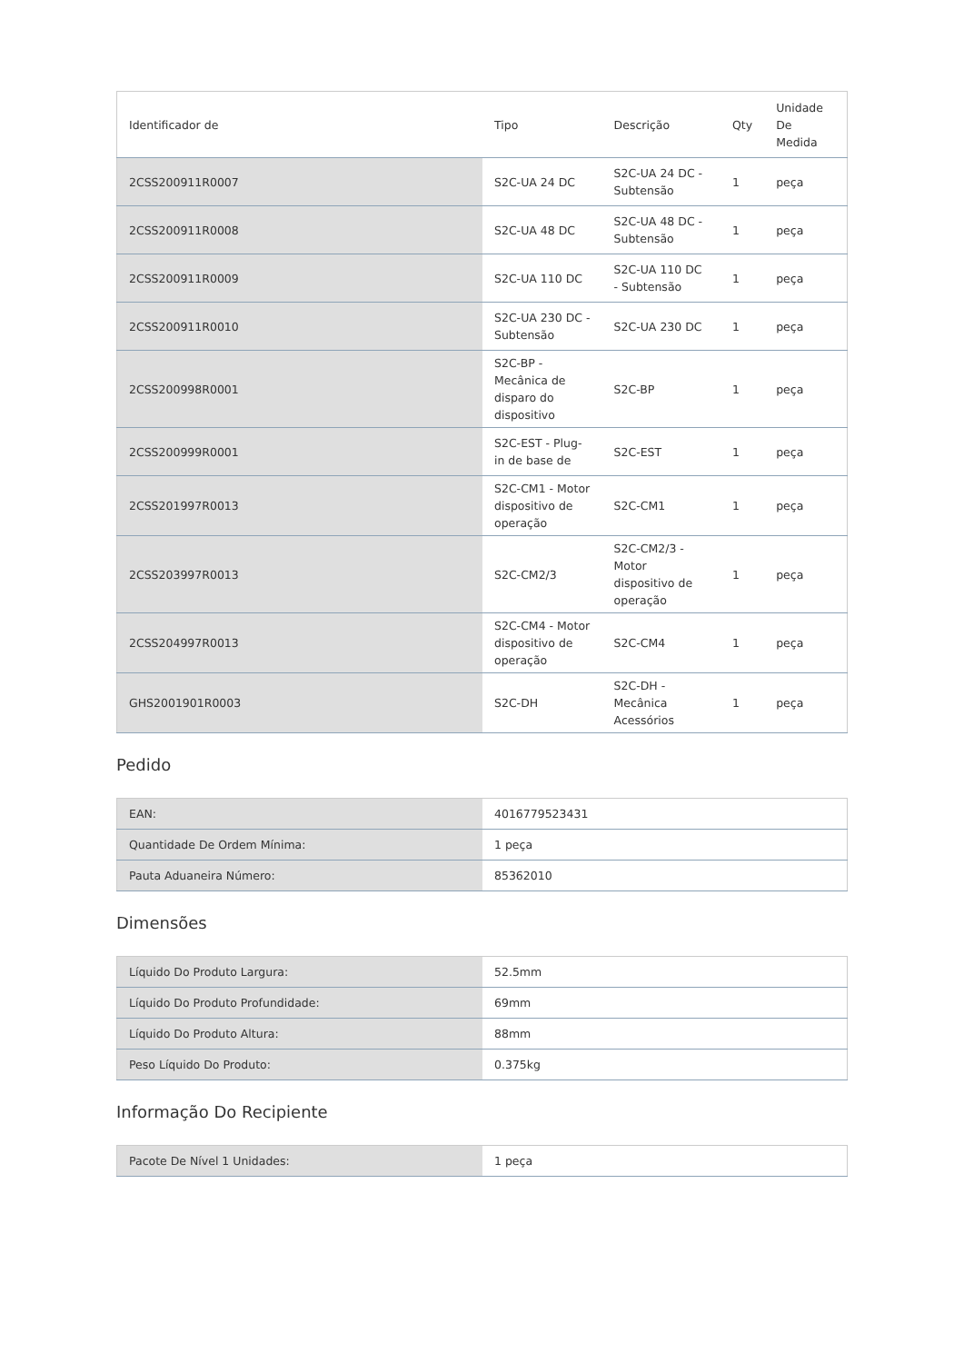| Identificador de | Tipo | Descrição | Qty | Unidade De Medida |
| --- | --- | --- | --- | --- |
| 2CSS200911R0007 | S2C-UA 24 DC | S2C-UA 24 DC - Subtensão | 1 | peça |
| 2CSS200911R0008 | S2C-UA 48 DC | S2C-UA 48 DC - Subtensão | 1 | peça |
| 2CSS200911R0009 | S2C-UA 110 DC | S2C-UA 110 DC - Subtensão | 1 | peça |
| 2CSS200911R0010 | S2C-UA 230 DC - Subtensão | S2C-UA 230 DC | 1 | peça |
| 2CSS200998R0001 | S2C-BP - Mecânica de disparo do dispositivo | S2C-BP | 1 | peça |
| 2CSS200999R0001 | S2C-EST - Plug-in de base de | S2C-EST | 1 | peça |
| 2CSS201997R0013 | S2C-CM1 - Motor dispositivo de operação | S2C-CM1 | 1 | peça |
| 2CSS203997R0013 | S2C-CM2/3 | S2C-CM2/3 - Motor dispositivo de operação | 1 | peça |
| 2CSS204997R0013 | S2C-CM4 - Motor dispositivo de operação | S2C-CM4 | 1 | peça |
| GHS2001901R0003 | S2C-DH | S2C-DH - Mecânica Acessórios | 1 | peça |
Pedido
| EAN: | 4016779523431 |
| Quantidade De Ordem Mínima: | 1 peça |
| Pauta Aduaneira Número: | 85362010 |
Dimensões
| Líquido Do Produto Largura: | 52.5mm |
| Líquido Do Produto Profundidade: | 69mm |
| Líquido Do Produto Altura: | 88mm |
| Peso Líquido Do Produto: | 0.375kg |
Informação Do Recipiente
| Pacote De Nível 1 Unidades: | 1 peça |